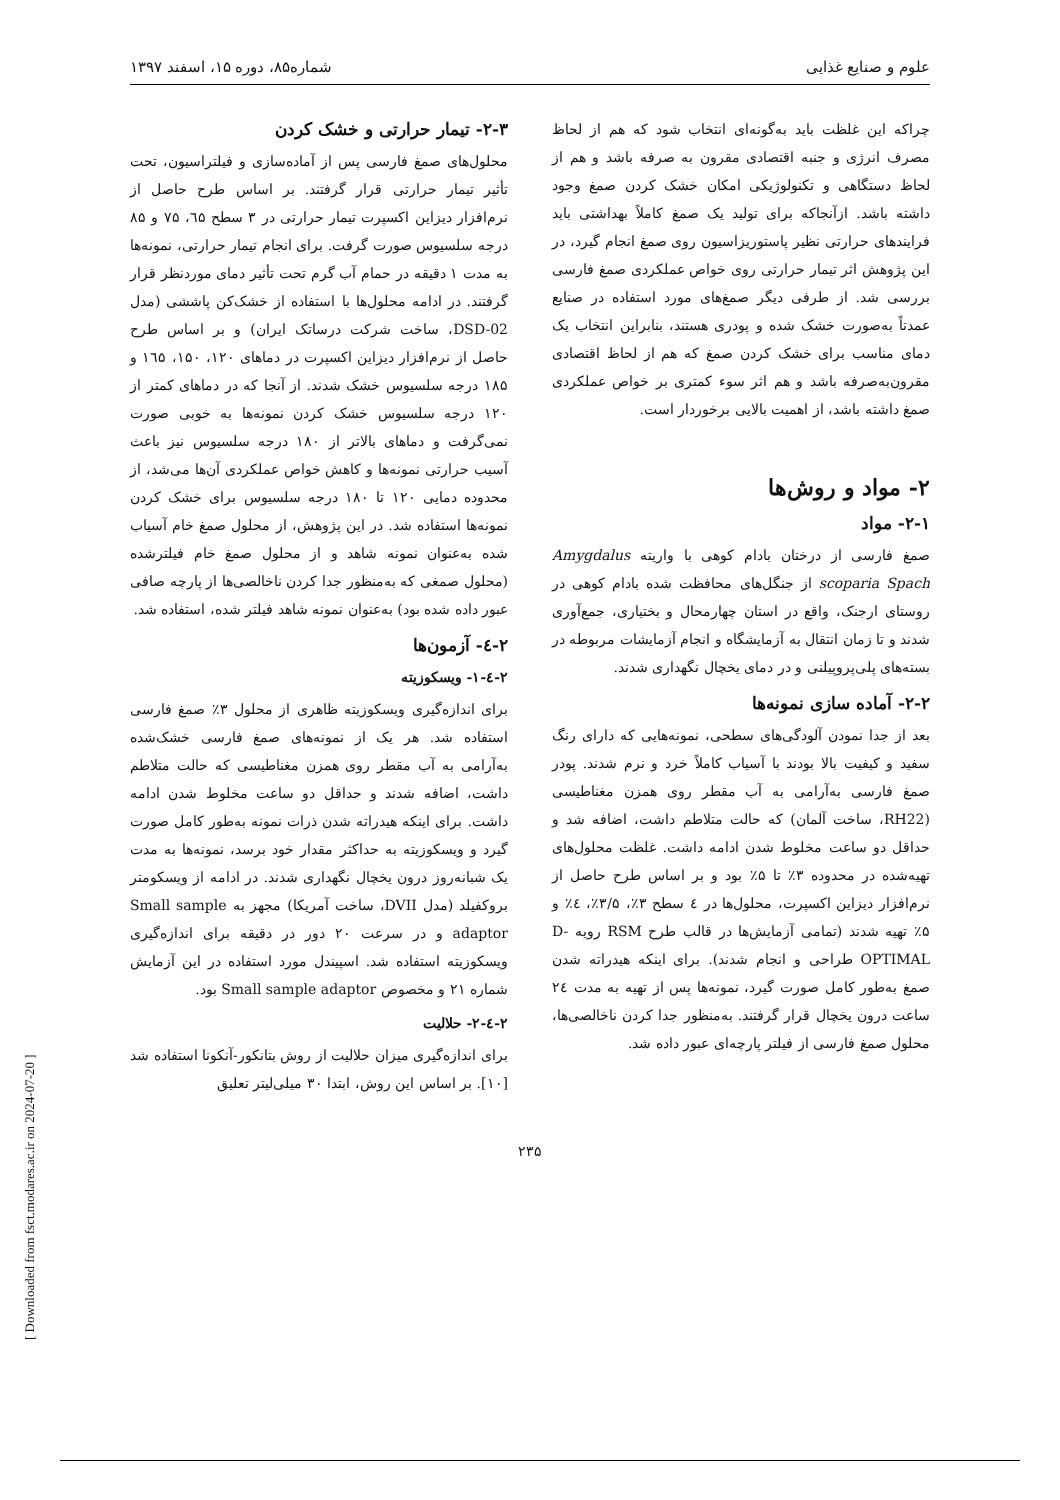علوم و صنایع غذایی شماره۸۵، دوره ۱۵، اسفند ۱۳۹۷
چراکه این غلظت باید به‌گونه‌ای انتخاب شود که هم از لحاظ مصرف انرژی و جنبه اقتصادی مقرون به صرفه باشد و هم از لحاظ دستگاهی و تکنولوژیکی امکان خشک کردن صمغ وجود داشته باشد. ازآنجاکه برای تولید یک صمغ کاملاً بهداشتی باید فرایندهای حرارتی نظیر پاستوریزاسیون روی صمغ انجام گیرد، در این پژوهش اثر تیمار حرارتی روی خواص عملکردی صمغ فارسی بررسی شد. از طرفی دیگر صمغ‌های مورد استفاده در صنایع عمدتاً به‌صورت خشک شده و پودری هستند، بنابراین انتخاب یک دمای مناسب برای خشک کردن صمغ که هم از لحاظ اقتصادی مقرون‌به‌صرفه باشد و هم اثر سوء کمتری بر خواص عملکردی صمغ داشته باشد، از اهمیت بالایی برخوردار است.
۲- مواد و روش‌ها
۲-۱- مواد
صمغ فارسی از درختان بادام کوهی با واریته Amygdalus scoparia Spach از جنگل‌های محافظت شده بادام کوهی در روستای ارجنک، واقع در استان چهارمحال و بختیاری، جمع‌آوری شدند و تا زمان انتقال به آزمایشگاه و انجام آزمایشات مربوطه در بسته‌های پلی‌پروپیلنی و در دمای یخچال نگهداری شدند.
۲-۲- آماده سازی نمونه‌ها
بعد از جدا نمودن آلودگی‌های سطحی، نمونه‌هایی که دارای رنگ سفید و کیفیت بالا بودند با آسیاب کاملاً خرد و نرم شدند. پودر صمغ فارسی به‌آرامی به آب مقطر روی همزن مغناطیسی (RH22، ساخت آلمان) که حالت متلاطم داشت، اضافه شد و حداقل دو ساعت مخلوط شدن ادامه داشت. غلظت محلول‌های تهیه‌شده در محدوده ۳٪ تا ۵٪ بود و بر اساس طرح حاصل از نرم‌افزار دیزاین اکسپرت، محلول‌ها در ٤ سطح ۳٪، ۳/۵٪، ٤٪ و ۵٪ تهیه شدند (تمامی آزمایش‌ها در قالب طرح RSM رویه D-OPTIMAL طراحی و انجام شدند). برای اینکه هیدراته شدن صمغ به‌طور کامل صورت گیرد، نمونه‌ها پس از تهیه به مدت ٢٤ ساعت درون یخچال قرار گرفتند. به‌منظور جدا کردن ناخالصی‌ها، محلول صمغ فارسی از فیلتر پارچه‌ای عبور داده شد.
۲-۳- تیمار حرارتی و خشک کردن
محلول‌های صمغ فارسی پس از آماده‌سازی و فیلتراسیون، تحت تأثیر تیمار حرارتی قرار گرفتند. بر اساس طرح حاصل از نرم‌افزار دیزاین اکسپرت تیمار حرارتی در ۳ سطح ٦۵، ۷۵ و ۸۵ درجه سلسیوس صورت گرفت. برای انجام تیمار حرارتی، نمونه‌ها به مدت ۱ دقیقه در حمام آب گرم تحت تأثیر دمای موردنظر قرار گرفتند. در ادامه محلول‌ها با استفاده از خشک‌کن پاششی (مدل DSD-02، ساخت شرکت درساتک ایران) و بر اساس طرح حاصل از نرم‌افزار دیزاین اکسپرت در دماهای ۱۲۰، ۱۵۰، ١٦۵ و ۱۸۵ درجه سلسیوس خشک شدند. از آنجا که در دماهای کمتر از ۱۲۰ درجه سلسیوس خشک کردن نمونه‌ها به خوبی صورت نمی‌گرفت و دماهای بالاتر از ۱۸۰ درجه سلسیوس نیز باعث آسیب حرارتی نمونه‌ها و کاهش خواص عملکردی آن‌ها می‌شد، از محدوده دمایی ۱۲۰ تا ۱۸۰ درجه سلسیوس برای خشک کردن نمونه‌ها استفاده شد. در این پژوهش، از محلول صمغ خام آسیاب شده به‌عنوان نمونه شاهد و از محلول صمغ خام فیلترشده (محلول صمغی که به‌منظور جدا کردن ناخالصی‌ها از پارچه صافی عبور داده شده بود) به‌عنوان نمونه شاهد فیلتر شده، استفاده شد.
۲-٤- آزمون‌ها
۲-٤-۱- ویسکوزیته
برای اندازه‌گیری ویسکوزیته ظاهری از محلول ۳٪ صمغ فارسی استفاده شد. هر یک از نمونه‌های صمغ فارسی خشک‌شده به‌آرامی به آب مقطر روی همزن مغناطیسی که حالت متلاطم داشت، اضافه شدند و حداقل دو ساعت مخلوط شدن ادامه داشت. برای اینکه هیدراته شدن ذرات نمونه به‌طور کامل صورت گیرد و ویسکوزیته به حداکثر مقدار خود برسد، نمونه‌ها به مدت یک شبانه‌روز درون یخچال نگهداری شدند. در ادامه از ویسکومتر بروکفیلد (مدل DVII، ساخت آمریکا) مجهز به Small sample adaptor و در سرعت ۲۰ دور در دقیقه برای اندازه‌گیری ویسکوزیته استفاده شد. اسپیندل مورد استفاده در این آزمایش شماره ۲۱ و مخصوص Small sample adaptor بود.
۲-٤-۲- حلالیت
برای اندازه‌گیری میزان حلالیت از روش بتانکور-آنکونا استفاده شد [۱۰]. بر اساس این روش، ابتدا ۳۰ میلی‌لیتر تعلیق
۲۳۵
[ Downloaded from fsct.modares.ac.ir on 2024-07-20 ]